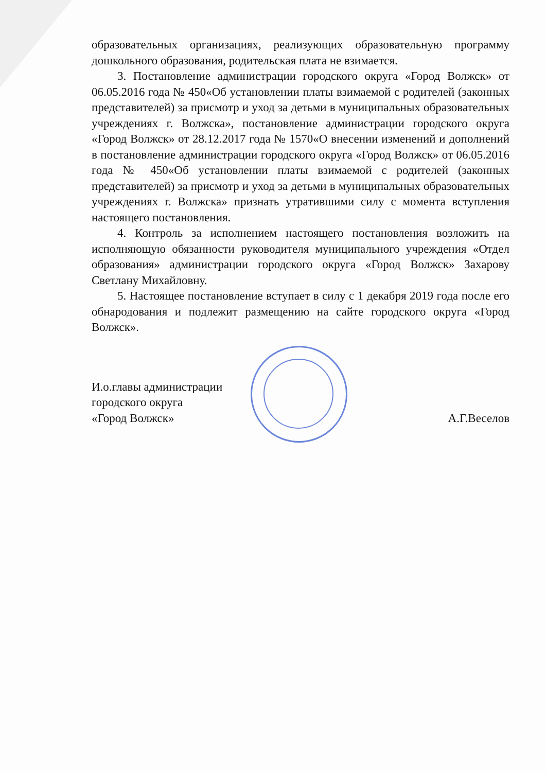образовательных организациях, реализующих образовательную программу дошкольного образования, родительская плата не взимается.
3. Постановление администрации городского округа «Город Волжск» от 06.05.2016 года № 450«Об установлении платы взимаемой с родителей (законных представителей) за присмотр и уход за детьми в муниципальных образовательных учреждениях г. Волжска», постановление администрации городского округа «Город Волжск» от 28.12.2017 года № 1570«О внесении изменений и дополнений в постановление администрации городского округа «Город Волжск» от 06.05.2016 года № 450«Об установлении платы взимаемой с родителей (законных представителей) за присмотр и уход за детьми в муниципальных образовательных учреждениях г. Волжска» признать утратившими силу с момента вступления настоящего постановления.
4. Контроль за исполнением настоящего постановления возложить на исполняющую обязанности руководителя муниципального учреждения «Отдел образования» администрации городского округа «Город Волжск» Захарову Светлану Михайловну.
5. Настоящее постановление вступает в силу с 1 декабря 2019 года после его обнародования и подлежит размещению на сайте городского округа «Город Волжск».
И.о.главы администрации
городского округа
«Город Волжск»
А.Г.Веселов